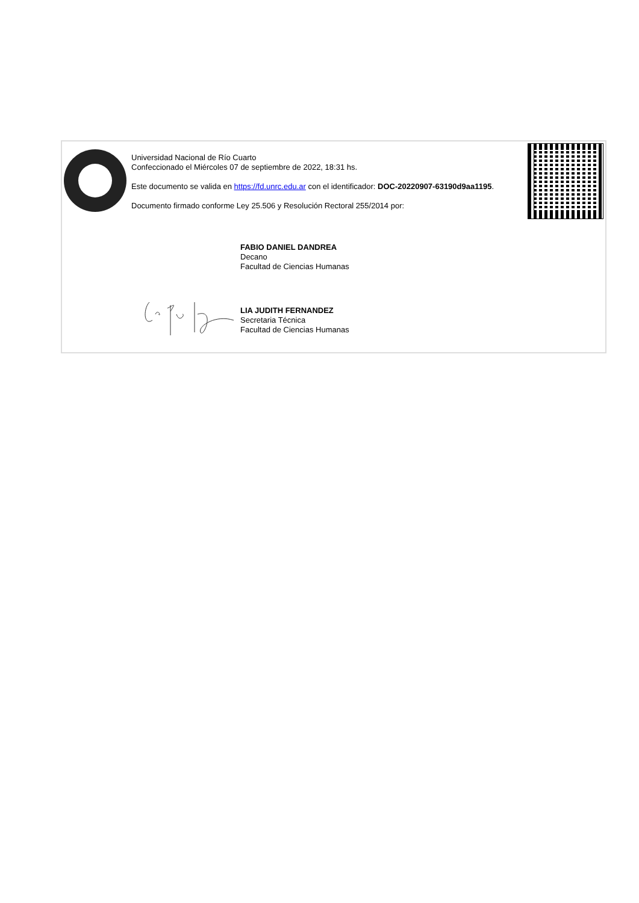Universidad Nacional de Río Cuarto
Confeccionado el Miércoles 07 de septiembre de 2022, 18:31 hs.
Este documento se valida en https://fd.unrc.edu.ar con el identificador: DOC-20220907-63190d9aa1195.
Documento firmado conforme Ley 25.506 y Resolución Rectoral 255/2014 por:
FABIO DANIEL DANDREA
Decano
Facultad de Ciencias Humanas
LIA JUDITH FERNANDEZ
Secretaria Técnica
Facultad de Ciencias Humanas